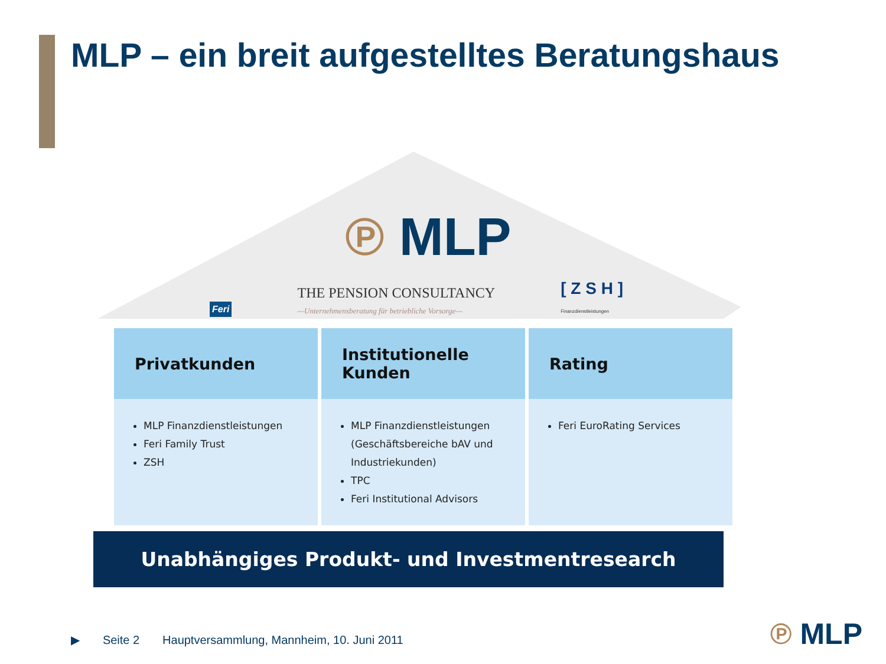MLP – ein breit aufgestelltes Beratungshaus
℗ MLP
Feri THE PENSION CONSULTANCY
—Unternehmensberatung für betriebliche Vorsorge— [ Z S H ]
Finanzdienstleistungen
Privatkunden
MLP Finanzdienstleistungen
Feri Family Trust
ZSH
Institutionelle
Kunden
MLP Finanzdienstleistungen (Geschäftsbereiche bAV und Industriekunden)
TPC
Feri Institutional Advisors
Rating
Feri EuroRating Services
Unabhängiges Produkt- und Investmentresearch
▶ Seite 2 Hauptversammlung, Mannheim, 10. Juni 2011
℗ MLP